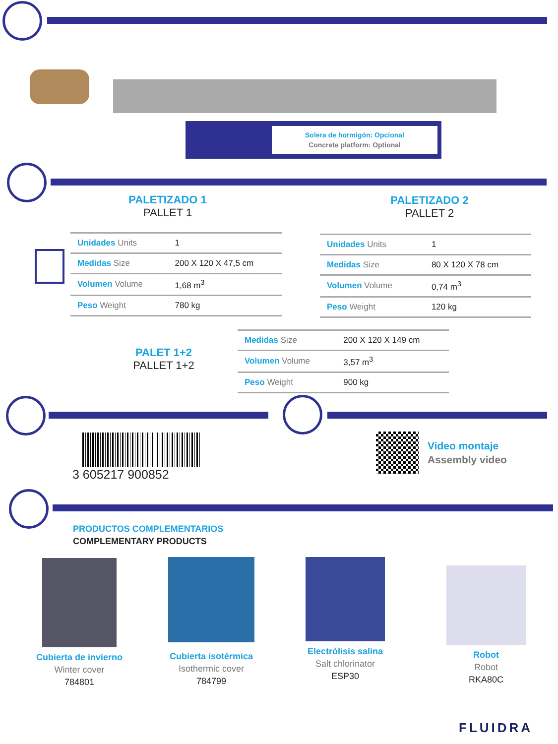Solera de hormigón: Opcional
Concrete platform: Optional
PALETIZADO 1
PALLET 1
PALETIZADO 2
PALLET 2
| Unidades Units | 1 |
| Medidas Size | 200 X 120 X 47,5 cm |
| Volumen Volume | 1,68 m<sup>3</sup> |
| Peso Weight | 780 kg |
| Unidades Units | 1 |
| Medidas Size | 80 X 120 X 78 cm |
| Volumen Volume | 0,74 m<sup>3</sup> |
| Peso Weight | 120 kg |
PALET 1+2
PALLET 1+2
| Medidas Size | 200 X 120 X 149 cm |
| Volumen Volume | 3,57 m<sup>3</sup> |
| Peso Weight | 900 kg |
3 605217 900852
Video montaje
Assembly video
PRODUCTOS COMPLEMENTARIOS
COMPLEMENTARY PRODUCTS
Cubierta de invierno
Winter cover
784801
Cubierta isotérmica
Isothermic cover
784799
Electrólisis salina
Salt chlorinator
ESP30
Robot
Robot
RKA80C
FLUIDRA